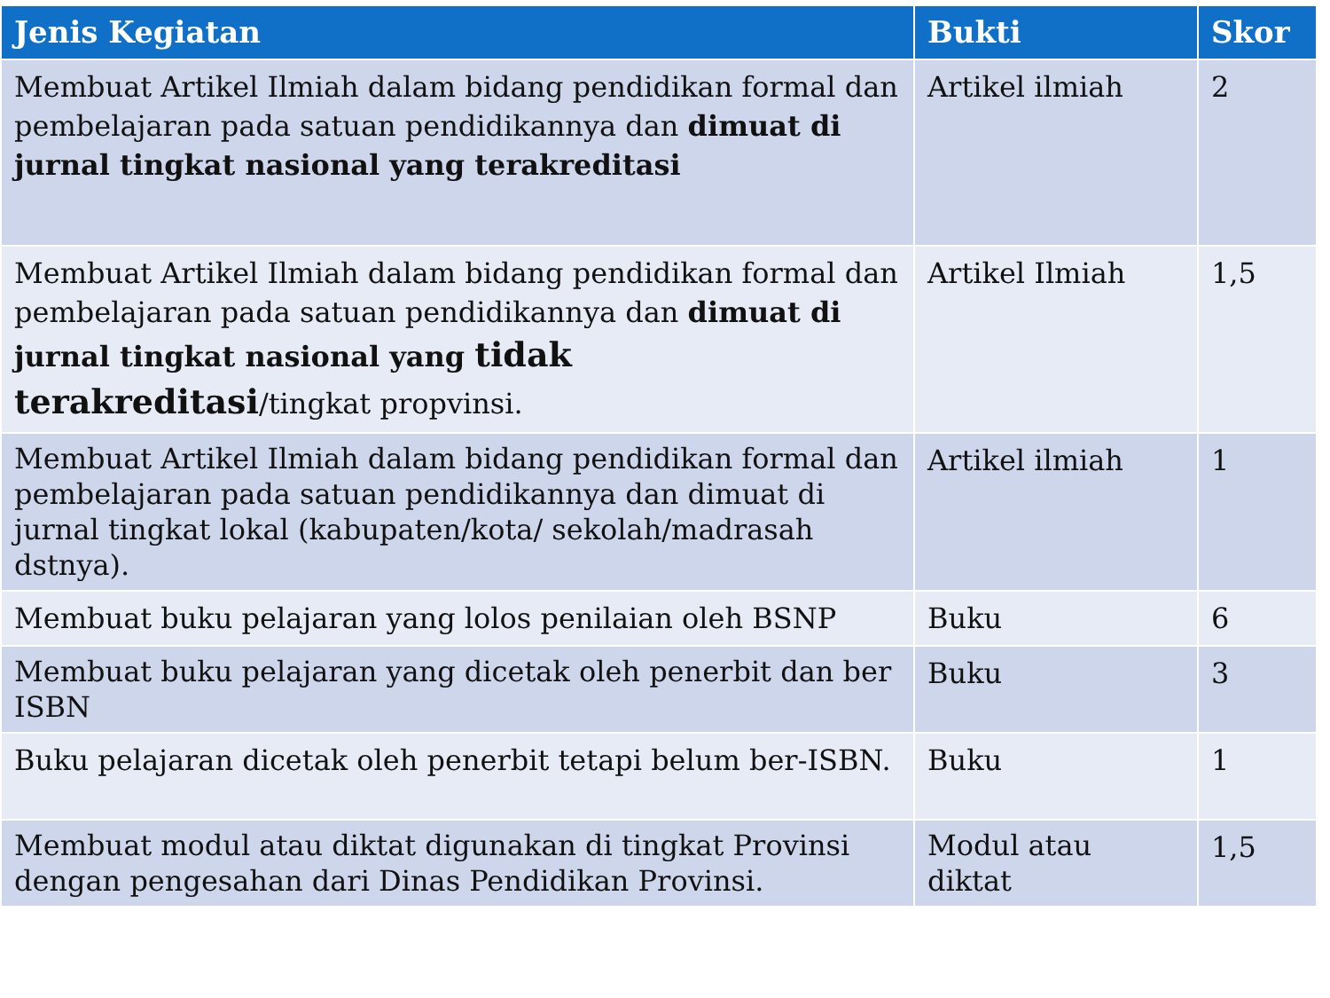| Jenis Kegiatan | Bukti | Skor |
| --- | --- | --- |
| Membuat Artikel Ilmiah dalam bidang pendidikan formal dan pembelajaran pada satuan pendidikannya dan dimuat di jurnal tingkat nasional yang terakreditasi | Artikel ilmiah | 2 |
| Membuat Artikel Ilmiah dalam bidang pendidikan formal dan pembelajaran pada satuan pendidikannya dan dimuat di jurnal tingkat nasional yang tidak terakreditasi /tingkat propvinsi. | Artikel Ilmiah | 1,5 |
| Membuat Artikel Ilmiah dalam bidang pendidikan formal dan pembelajaran pada satuan pendidikannya dan dimuat di jurnal tingkat lokal (kabupaten/kota/ sekolah/madrasah dstnya). | Artikel ilmiah | 1 |
| Membuat buku pelajaran yang lolos penilaian oleh BSNP | Buku | 6 |
| Membuat buku pelajaran yang dicetak oleh penerbit dan ber ISBN | Buku | 3 |
| Buku pelajaran dicetak oleh penerbit tetapi belum ber-ISBN. | Buku | 1 |
| Membuat modul atau diktat digunakan di tingkat Provinsi dengan pengesahan dari Dinas Pendidikan Provinsi. | Modul atau diktat | 1,5 |